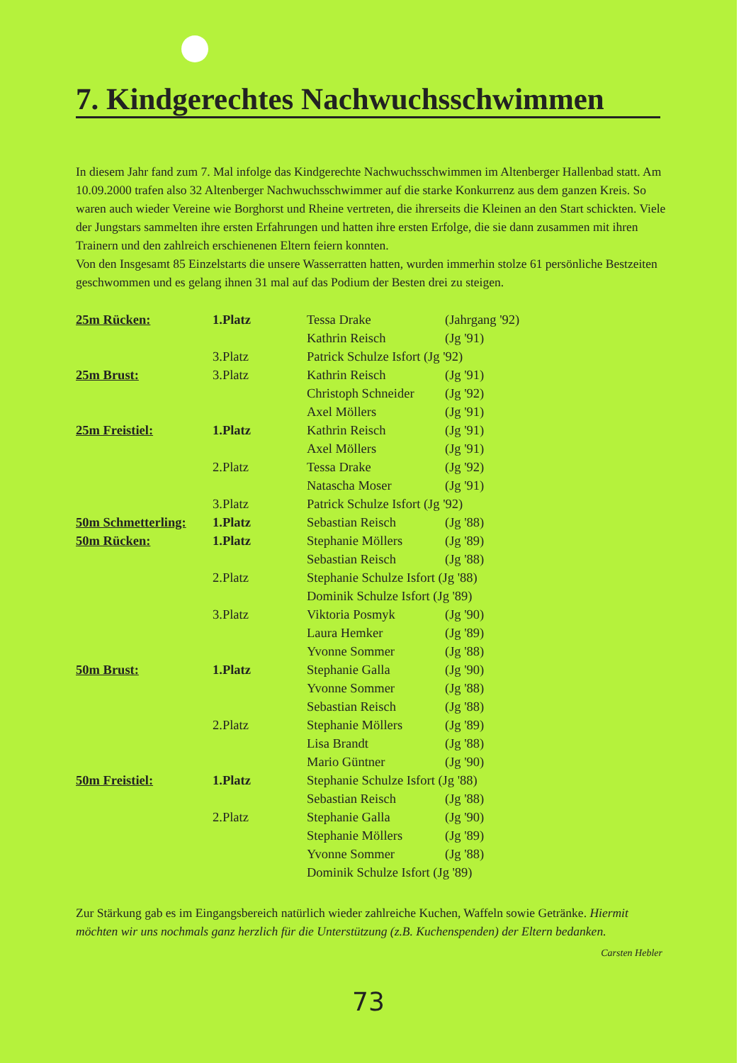7. Kindgerechtes Nachwuchsschwimmen
In diesem Jahr fand zum 7. Mal infolge das Kindgerechte Nachwuchsschwimmen im Altenberger Hallenbad statt. Am 10.09.2000 trafen also 32 Altenberger Nachwuchsschwimmer auf die starke Konkurrenz aus dem ganzen Kreis. So waren auch wieder Vereine wie Borghorst und Rheine vertreten, die ihrerseits die Kleinen an den Start schickten. Viele der Jungstars sammelten ihre ersten Erfahrungen und hatten ihre ersten Erfolge, die sie dann zusammen mit ihren Trainern und den zahlreich erschienenen Eltern feiern konnten.
Von den Insgesamt 85 Einzelstarts die unsere Wasserratten hatten, wurden immerhin stolze 61 persönliche Bestzeiten geschwommen und es gelang ihnen 31 mal auf das Podium der Besten drei zu steigen.
| 25m Rücken: | 1.Platz | Tessa Drake | (Jahrgang '92) |
| | | Kathrin Reisch | (Jg '91) |
| | 3.Platz | Patrick Schulze Isfort (Jg '92) | |
| 25m Brust: | 3.Platz | Kathrin Reisch | (Jg '91) |
| | | Christoph Schneider | (Jg '92) |
| | | Axel Möllers | (Jg '91) |
| 25m Freistiel: | 1.Platz | Kathrin Reisch | (Jg '91) |
| | | Axel Möllers | (Jg '91) |
| | 2.Platz | Tessa Drake | (Jg '92) |
| | | Natascha Moser | (Jg '91) |
| | 3.Platz | Patrick Schulze Isfort (Jg '92) | |
| 50m Schmetterling: | 1.Platz | Sebastian Reisch | (Jg '88) |
| 50m Rücken: | 1.Platz | Stephanie Möllers | (Jg '89) |
| | | Sebastian Reisch | (Jg '88) |
| | 2.Platz | Stephanie Schulze Isfort (Jg '88) | |
| | | Dominik Schulze Isfort (Jg '89) | |
| | 3.Platz | Viktoria Posmyk | (Jg '90) |
| | | Laura Hemker | (Jg '89) |
| | | Yvonne Sommer | (Jg '88) |
| 50m Brust: | 1.Platz | Stephanie Galla | (Jg '90) |
| | | Yvonne Sommer | (Jg '88) |
| | | Sebastian Reisch | (Jg '88) |
| | 2.Platz | Stephanie Möllers | (Jg '89) |
| | | Lisa Brandt | (Jg '88) |
| | | Mario Güntner | (Jg '90) |
| 50m Freistiel: | 1.Platz | Stephanie Schulze Isfort (Jg '88) | |
| | | Sebastian Reisch | (Jg '88) |
| | 2.Platz | Stephanie Galla | (Jg '90) |
| | | Stephanie Möllers | (Jg '89) |
| | | Yvonne Sommer | (Jg '88) |
| | | Dominik Schulze Isfort (Jg '89) | |
Zur Stärkung gab es im Eingangsbereich natürlich wieder zahlreiche Kuchen, Waffeln sowie Getränke. Hiermit möchten wir uns nochmals ganz herzlich für die Unterstützung (z.B. Kuchenspenden) der Eltern bedanken.
Carsten Hebler
73